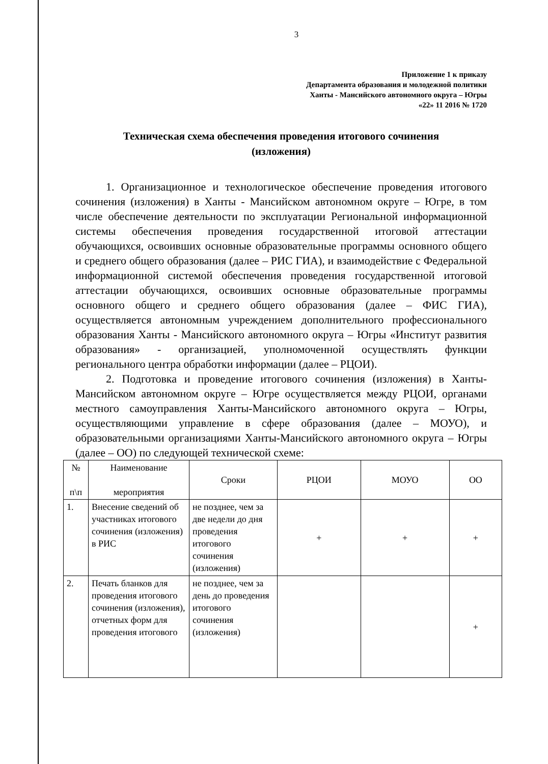3
Приложение 1 к приказу
Департамента образования и молодежной политики
Ханты - Мансийского автономного округа – Югры
«22» 11 2016 № 1720
Техническая схема обеспечения проведения итогового сочинения
(изложения)
1. Организационное и технологическое обеспечение проведения итогового сочинения (изложения) в Ханты - Мансийском автономном округе – Югре, в том числе обеспечение деятельности по эксплуатации Региональной информационной системы обеспечения проведения государственной итоговой аттестации обучающихся, освоивших основные образовательные программы основного общего и среднего общего образования (далее – РИС ГИА), и взаимодействие с Федеральной информационной системой обеспечения проведения государственной итоговой аттестации обучающихся, освоивших основные образовательные программы основного общего и среднего общего образования (далее – ФИС ГИА), осуществляется автономным учреждением дополнительного профессионального образования Ханты - Мансийского автономного округа – Югры «Институт развития образования» - организацией, уполномоченной осуществлять функции регионального центра обработки информации (далее – РЦОИ).
2. Подготовка и проведение итогового сочинения (изложения) в Ханты-Мансийском автономном округе – Югре осуществляется между РЦОИ, органами местного самоуправления Ханты-Мансийского автономного округа – Югры, осуществляющими управление в сфере образования (далее – МОУО), и образовательными организациями Ханты-Мансийского автономного округа – Югры (далее – ОО) по следующей технической схеме:
| № п\п | Наименование мероприятия | Сроки | РЦОИ | МОУО | ОО |
| --- | --- | --- | --- | --- | --- |
| 1. | Внесение сведений об участниках итогового сочинения (изложения) в РИС | не позднее, чем за две недели до дня проведения итогового сочинения (изложения) | + | + | + |
| 2. | Печать бланков для проведения итогового сочинения (изложения), отчетных форм для проведения итогового | не позднее, чем за день до проведения итогового сочинения (изложения) | | | + |